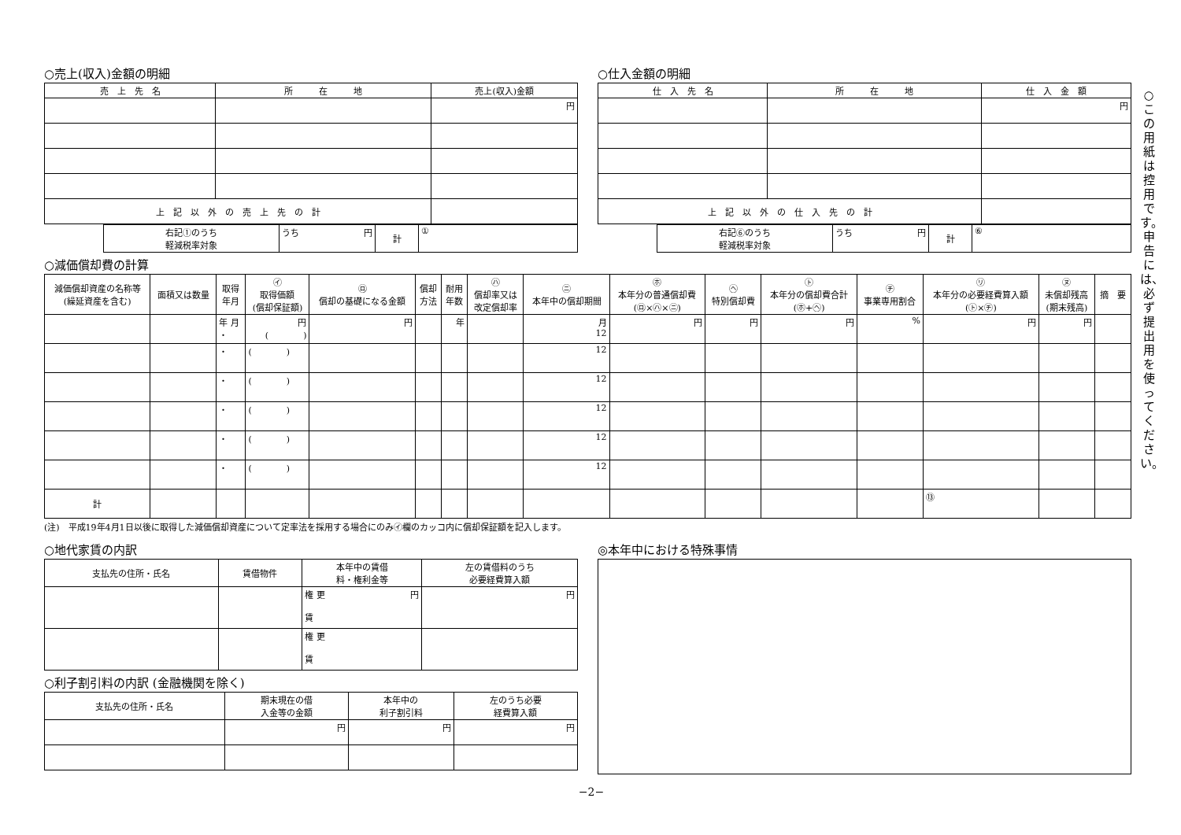○売上(収入)金額の明細
| 売 上 先 名 | 所 在 地 | 売上(収入)金額 |
| --- | --- | --- |
| | | 円 |
| 上 記 以 外 の 売 上 先 の 計 | | |
| 右記①のうち 軽減税率対象 | うち 円 | 計 | ① |
○仕入金額の明細
| 仕 入 先 名 | 所 在 地 | 仕 入 金 額 |
| --- | --- | --- |
| | | 円 |
| 上 記 以 外 の 仕 入 先 の 計 | | |
| 右記⑥のうち 軽減税率対象 | うち 円 | 計 | ⑥ |
○減価償却費の計算
| 減価償却資産の名称等 (繰延資産を含む) | 面積又は数量 | 取得 年月 | ㋑ 取得価額 (償却保証額) | ㋺ 償却の基礎になる金額 | 償却 方法 | 耐用 年数 | ㋩ 償却率又は 改定償却率 | ㋥ 本年中の償却期間 | ㋭ 本年分の普通償却費 (㋺×㋩×㋥) | ㋬ 特別償却費 | ㋣ 本年分の償却費合計 (㋭+㋬) | ㋠ 事業専用割合 | ㋷ 本年分の必要経費算入額 (㋣×㋠) | ㋦ 未償却残高 (期末残高) | 摘 要 |
| --- | --- | --- | --- | --- | --- | --- | --- | --- | --- | --- | --- | --- | --- | --- | --- |
| | | 年 月 ・ | 円 ( ) | 円 | | 年 | | 月 12 | 円 | 円 | 円 | % | 円 | 円 | |
| | | ・ | ( ) | | | | | 12 | | | | | | | |
| | | ・ | ( ) | | | | | 12 | | | | | | | |
| | | ・ | ( ) | | | | | 12 | | | | | | | |
| | | ・ | ( ) | | | | | 12 | | | | | | | |
| | | ・ | ( ) | | | | | 12 | | | | | | | |
| 計 | | | | | | | | | | | | | ⑬ | | |
(注)　平成19年4月1日以後に取得した減価償却資産について定率法を採用する場合にのみ㋑欄のカッコ内に償却保証額を記入します。
○地代家賃の内訳
| 支払先の住所・氏名 | 賃借物件 | 本年中の賃借 料・権利金等 | 左の賃借料のうち 必要経費算入額 |
| --- | --- | --- | --- |
| | | 権 更 円 賃 | 円 |
| | | 権 更 賃 | |
○利子割引料の内訳 (金融機関を除く)
| 支払先の住所・氏名 | 期末現在の借 入金等の金額 | 本年中の 利子割引料 | 左のうち必要 経費算入額 |
| --- | --- | --- | --- |
| | 円 | 円 | 円 |
◎本年中における特殊事情
−2−
○この用紙は控用です。申告には、必ず提出用を使ってください。